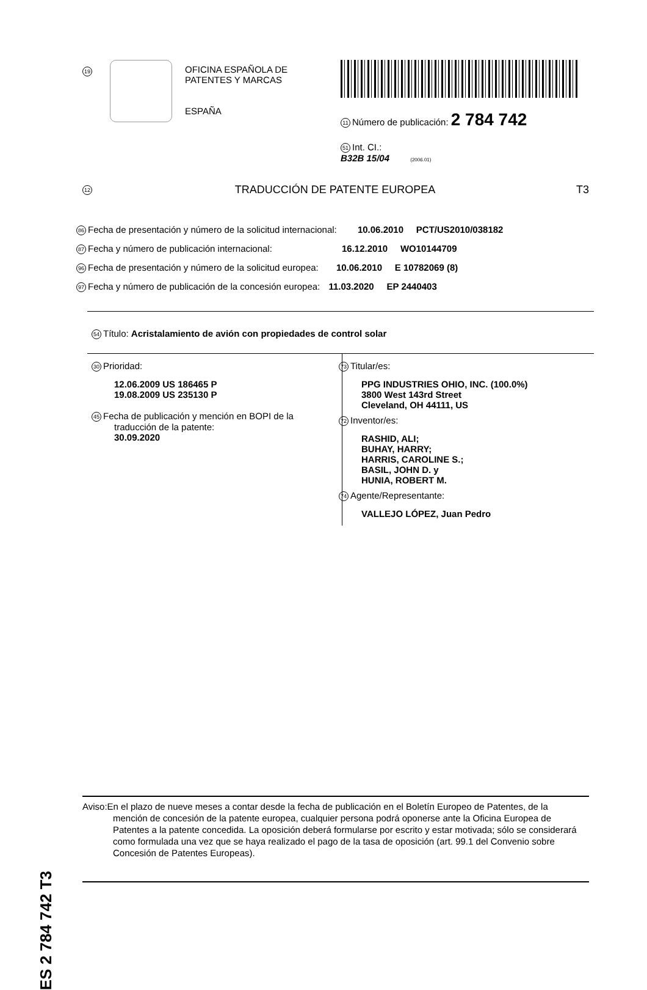19
OFICINA ESPAÑOLA DE
PATENTES Y MARCAS
ESPAÑA
11 Número de publicación: 2 784 742
51 Int. CI.:
B32B 15/04 (2006.01)
12 TRADUCCIÓN DE PATENTE EUROPEA T3
86 Fecha de presentación y número de la solicitud internacional: 10.06.2010 PCT/US2010/038182
87 Fecha y número de publicación internacional: 16.12.2010 WO10144709
96 Fecha de presentación y número de la solicitud europea: 10.06.2010 E 10782069 (8)
97 Fecha y número de publicación de la concesión europea: 11.03.2020 EP 2440403
54 Título: Acristalamiento de avión con propiedades de control solar
30 Prioridad:
12.06.2009 US 186465 P
19.08.2009 US 235130 P
45 Fecha de publicación y mención en BOPI de la
traducción de la patente:
30.09.2020
73 Titular/es:
PPG INDUSTRIES OHIO, INC. (100.0%)
3800 West 143rd Street
Cleveland, OH 44111, US
72 Inventor/es:
RASHID, ALI;
BUHAY, HARRY;
HARRIS, CAROLINE S.;
BASIL, JOHN D. y
HUNIA, ROBERT M.
74 Agente/Representante:
VALLEJO LÓPEZ, Juan Pedro
ES 2 784 742 T3
Aviso:En el plazo de nueve meses a contar desde la fecha de publicación en el Boletín Europeo de Patentes, de la mención de concesión de la patente europea, cualquier persona podrá oponerse ante la Oficina Europea de Patentes a la patente concedida. La oposición deberá formularse por escrito y estar motivada; sólo se considerará como formulada una vez que se haya realizado el pago de la tasa de oposición (art. 99.1 del Convenio sobre Concesión de Patentes Europeas).